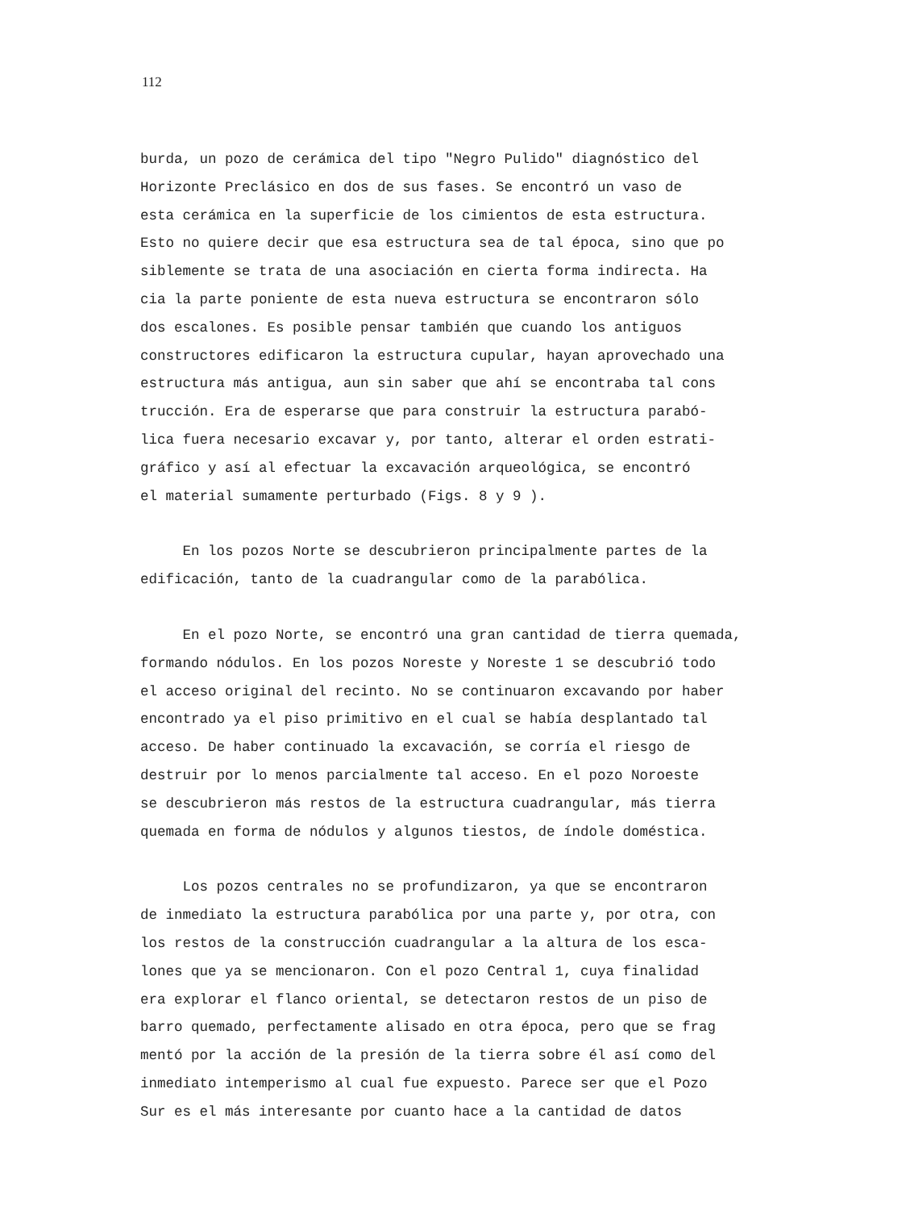112
burda, un pozo de cerámica del tipo "Negro Pulido" diagnóstico del Horizonte Preclásico en dos de sus fases. Se encontró un vaso de esta cerámica en la superficie de los cimientos de esta estructura. Esto no quiere decir que esa estructura sea de tal época, sino que po siblemente se trata de una asociación en cierta forma indirecta. Ha cia la parte poniente de esta nueva estructura se encontraron sólo dos escalones. Es posible pensar también que cuando los antiguos constructores edificaron la estructura cupular, hayan aprovechado una estructura más antigua, aun sin saber que ahí se encontraba tal cons trucción. Era de esperarse que para construir la estructura parabó- lica fuera necesario excavar y, por tanto, alterar el orden estrati- gráfico y así al efectuar la excavación arqueológica, se encontró el material sumamente perturbado (Figs. 8 y 9 ).
En los pozos Norte se descubrieron principalmente partes de la edificación, tanto de la cuadrangular como de la parabólica.
En el pozo Norte, se encontró una gran cantidad de tierra quemada, formando nódulos. En los pozos Noreste y Noreste 1 se descubrió todo el acceso original del recinto. No se continuaron excavando por haber encontrado ya el piso primitivo en el cual se había desplantado tal acceso. De haber continuado la excavación, se corría el riesgo de destruir por lo menos parcialmente tal acceso. En el pozo Noroeste se descubrieron más restos de la estructura cuadrangular, más tierra quemada en forma de nódulos y algunos tiestos, de índole doméstica.
Los pozos centrales no se profundizaron, ya que se encontraron de inmediato la estructura parabólica por una parte y, por otra, con los restos de la construcción cuadrangular a la altura de los esca- lones que ya se mencionaron. Con el pozo Central 1, cuya finalidad era explorar el flanco oriental, se detectaron restos de un piso de barro quemado, perfectamente alisado en otra época, pero que se frag mentó por la acción de la presión de la tierra sobre él así como del inmediato intemperismo al cual fue expuesto. Parece ser que el Pozo Sur es el más interesante por cuanto hace a la cantidad de datos